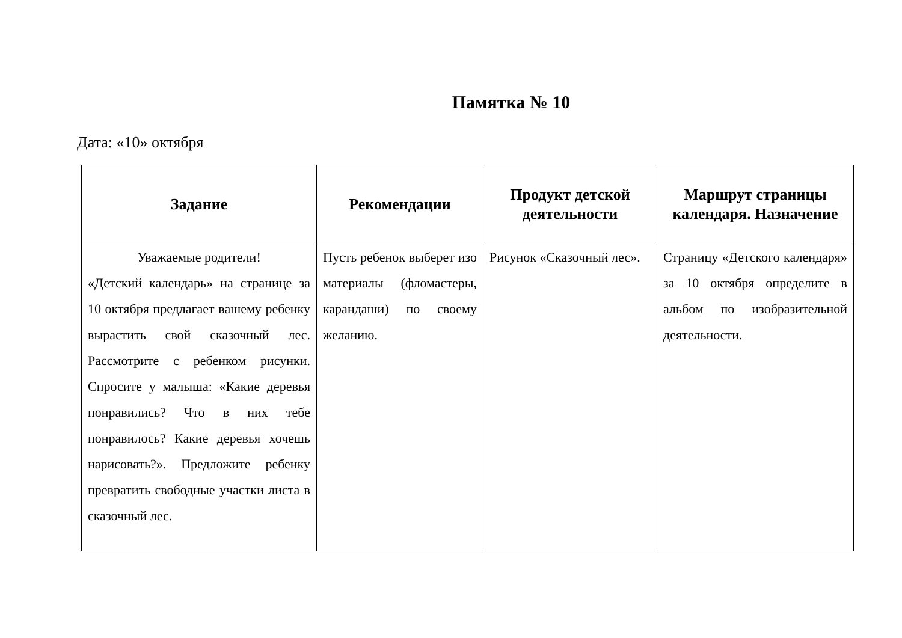Памятка № 10
Дата: «10» октября
| Задание | Рекомендации | Продукт детской деятельности | Маршрут страницы календаря. Назначение |
| --- | --- | --- | --- |
| Уважаемые родители! «Детский календарь» на странице за 10 октября предлагает вашему ребенку вырастить свой сказочный лес. Рассмотрите с ребенком рисунки. Спросите у малыша: «Какие деревья понравились? Что в них тебе понравилось? Какие деревья хочешь нарисовать?». Предложите ребенку превратить свободные участки листа в сказочный лес. | Пусть ребенок выберет изо материалы (фломастеры, карандаши) по своему желанию. | Рисунок «Сказочный лес». | Страницу «Детского календаря» за 10 октября определите в альбом по изобразительной деятельности. |